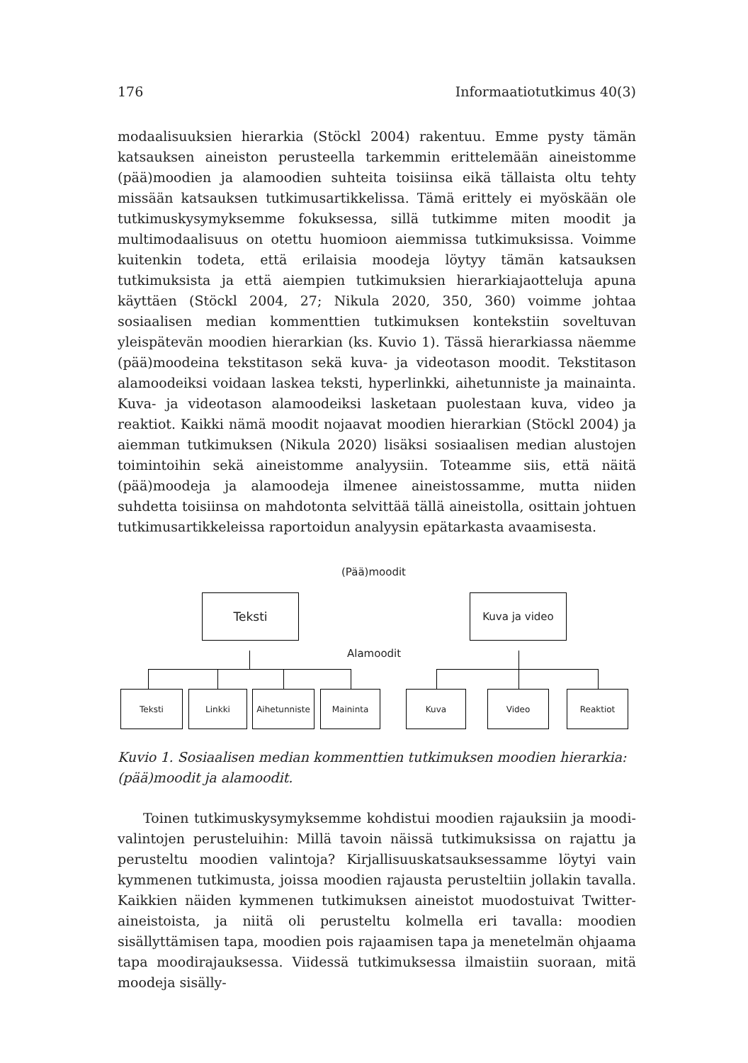176 Informaatiotutkimus 40(3)
modaalisuuksien hierarkia (Stöckl 2004) rakentuu. Emme pysty tämän katsauksen aineiston perusteella tarkemmin erittelemään aineistomme (pää)moodien ja alamoodien suhteita toisiinsa eikä tällaista oltu tehty missään katsauksen tutkimusartikkelissa. Tämä erittely ei myöskään ole tutkimus­kysymyksemme fokuksessa, sillä tutkimme miten moodit ja multimodaalisuus on otettu huomioon aiemmissa tutkimuksissa. Voimme kuitenkin todeta, että erilaisia moodeja löytyy tämän katsauksen tutkimuksista ja että aiempien tutkimuksien hierarkiajaotteluja apuna käyttäen (Stöckl 2004, 27; Nikula 2020, 350, 360) voimme johtaa sosiaalisen median kommenttien tutkimuk­sen kontekstiin soveltuvan yleispätevän moodien hierarkian (ks. Kuvio 1). Tässä hierarkiassa näemme (pää)moodeina tekstitason sekä kuva- ja video­tason moodit. Tekstitason alamoodeiksi voidaan laskea teksti, hyperlinkki, aihetunniste ja mainainta. Kuva- ja videotason alamoodeiksi lasketaan puolestaan kuva, video ja reaktiot. Kaikki nämä moodit nojaavat moodien hierarkian (Stöckl 2004) ja aiemman tutkimuksen (Nikula 2020) lisäksi sosiaalisen median alustojen toimintoihin sekä aineistomme analyysiin. Toteamme siis, että näitä (pää)moodeja ja alamoodeja ilmenee aineis­tossamme, mutta niiden suhdetta toisiinsa on mahdotonta selvittää tällä aineistolla, osittain johtuen tutkimusartikkeleissa raportoidun analyysin epätarkasta avaamisesta.
(Pää)moodit
Teksti Kuva ja video
Alamoodit
Teksti Linkki
Aihetunniste
Maininta Kuva Video Reaktiot
Kuvio 1. Sosiaalisen median kommenttien tutkimuksen moodien hierarkia: (pää)moodit ja alamoodit.
Toinen tutkimuskysymyksemme kohdistui moodien rajauksiin ja moodi­valintojen perusteluihin: Millä tavoin näissä tutkimuksissa on rajattu ja perusteltu moodien valintoja? Kirjallisuuskatsauksessamme löytyi vain kymmenen tutkimusta, joissa moodien rajausta perusteltiin jollakin tavalla. Kaikkien näiden kymmenen tutkimuksen aineistot muodostuivat Twitter-aineistoista, ja niitä oli perusteltu kolmella eri tavalla: moodien sisällyttämisen tapa, moodien pois rajaamisen tapa ja menetelmän ohjaama tapa moodi­rajauksessa. Viidessä tutkimuksessa ilmaistiin suoraan, mitä moodeja sisälly-